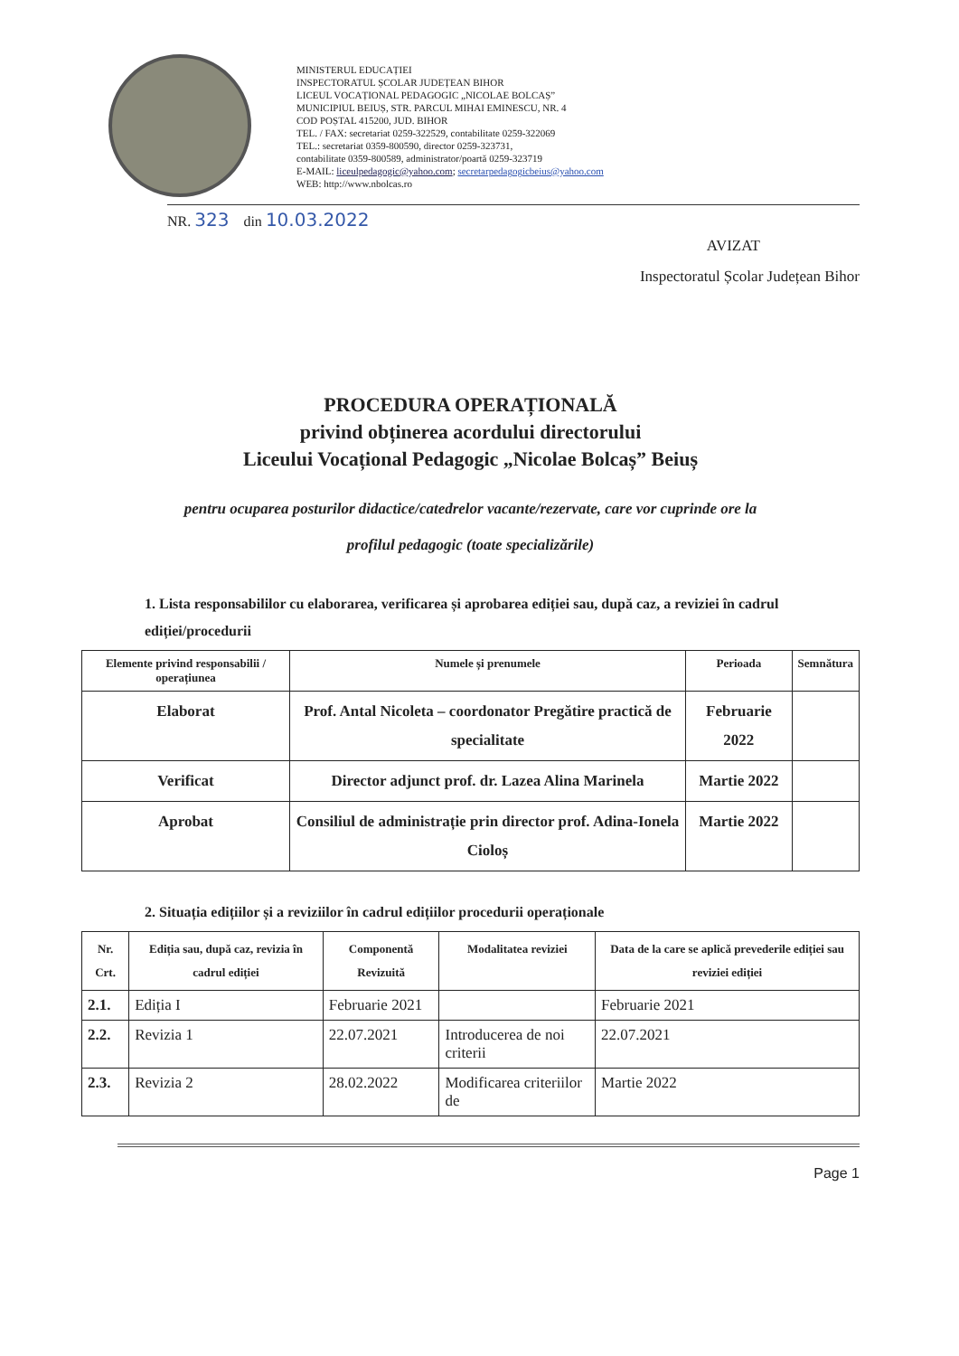MINISTERUL EDUCAȚIEI
INSPECTORATUL ȘCOLAR JUDEȚEAN BIHOR
LICEUL VOCAȚIONAL PEDAGOGIC „NICOLAE BOLCAȘ”
MUNICIPIUL BEIUȘ, STR. PARCUL MIHAI EMINESCU, NR. 4
COD POȘTAL 415200, JUD. BIHOR
TEL. / FAX: secretariat 0259-322529, contabilitate 0259-322069
TEL.: secretariat 0359-800590, director 0259-323731,
contabilitate 0359-800589, administrator/poartă 0259-323719
E-MAIL: liceulpedagogic@yahoo.com; secretarpedagogicbeius@yahoo.com
WEB: http://www.nbolcas.ro
NR. 323 din 10.03.2022
AVIZAT
Inspectoratul Școlar Județean Bihor
PROCEDURA OPERAȚIONALĂ
privind obținerea acordului directorului
Liceului Vocațional Pedagogic „Nicolae Bolcaș” Beiuș
pentru ocuparea posturilor didactice/catedrelor vacante/rezervate, care vor cuprinde ore la
profilul pedagogic (toate specializările)
1. Lista responsabililor cu elaborarea, verificarea și aprobarea ediției sau, după caz, a reviziei în cadrul ediției/procedurii
| Elemente privind responsabilii / operațiunea | Numele și prenumele | Perioada | Semnătura |
| --- | --- | --- | --- |
| Elaborat | Prof. Antal Nicoleta – coordonator Pregătire practică de specialitate | Februarie 2022 | |
| Verificat | Director adjunct prof. dr. Lazea Alina Marinela | Martie 2022 | |
| Aprobat | Consiliul de administrație prin director prof. Adina-Ionela Cioloș | Martie 2022 | |
2. Situația edițiilor și a reviziilor în cadrul edițiilor procedurii operaționale
| Nr. Crt. | Ediția sau, după caz, revizia în cadrul ediției | Componentă Revizuită | Modalitatea reviziei | Data de la care se aplică prevederile ediției sau reviziei ediției |
| --- | --- | --- | --- | --- |
| 2.1. | Ediția I | Februarie 2021 | | Februarie 2021 |
| 2.2. | Revizia 1 | 22.07.2021 | Introducerea de noi criterii | 22.07.2021 |
| 2.3. | Revizia 2 | 28.02.2022 | Modificarea criteriilor de | Martie 2022 |
Page 1